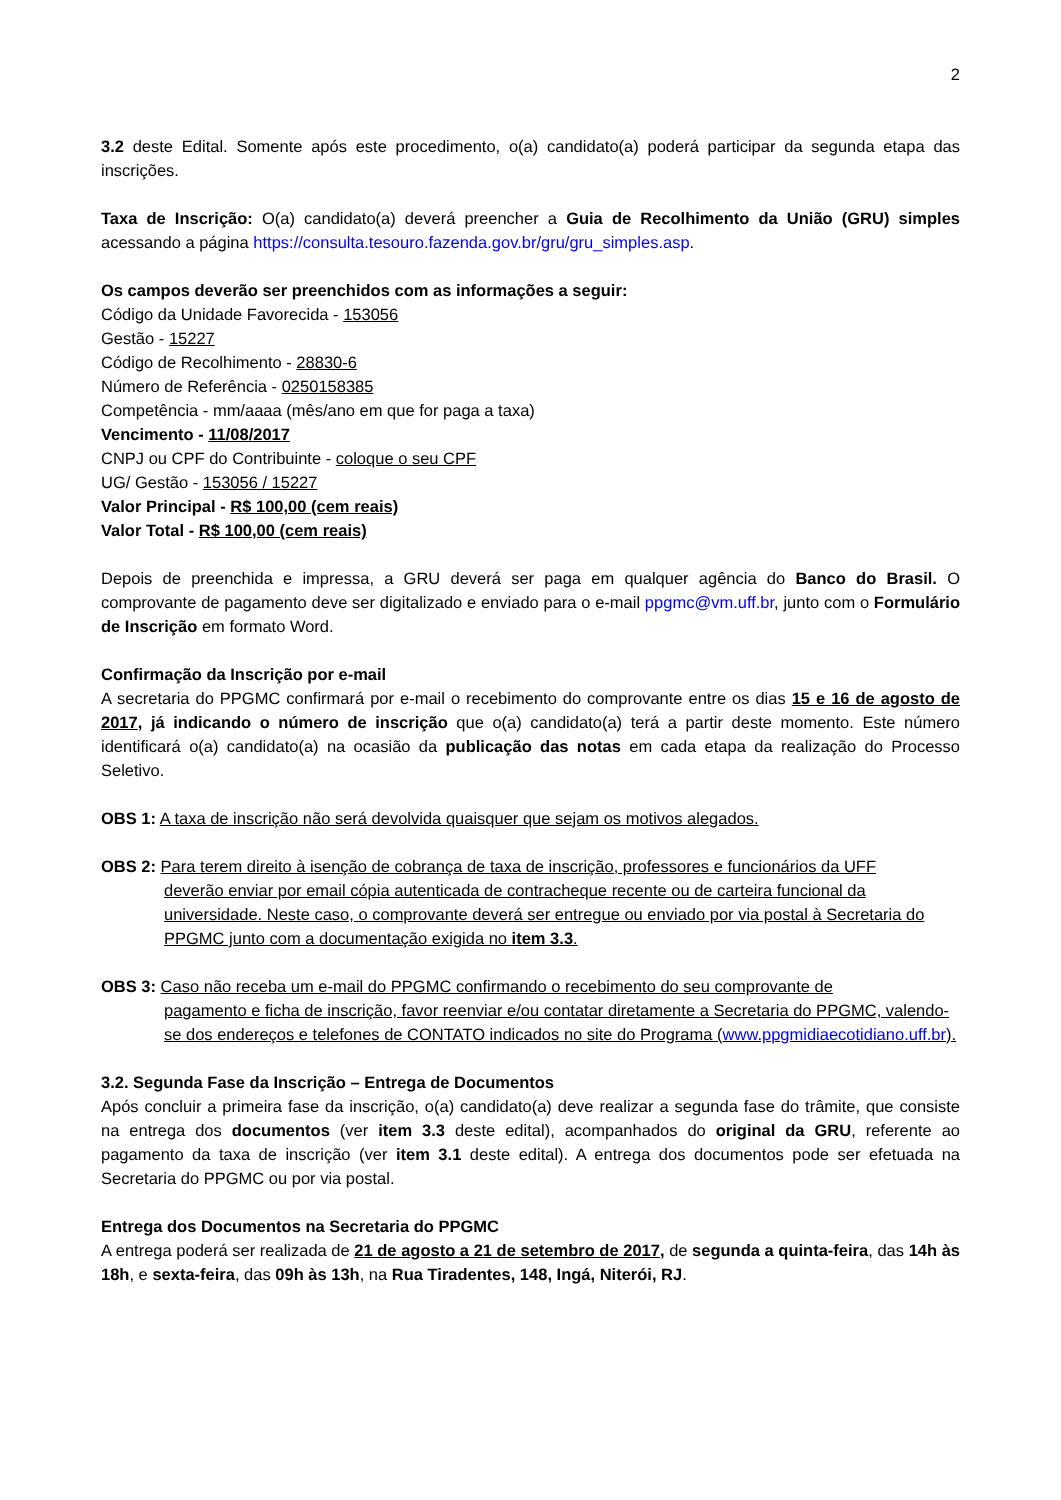2
3.2 deste Edital. Somente após este procedimento, o(a) candidato(a) poderá participar da segunda etapa das inscrições.
Taxa de Inscrição: O(a) candidato(a) deverá preencher a Guia de Recolhimento da União (GRU) simples acessando a página https://consulta.tesouro.fazenda.gov.br/gru/gru_simples.asp.
Os campos deverão ser preenchidos com as informações a seguir:
Código da Unidade Favorecida - 153056
Gestão - 15227
Código de Recolhimento - 28830-6
Número de Referência - 0250158385
Competência - mm/aaaa (mês/ano em que for paga a taxa)
Vencimento - 11/08/2017
CNPJ ou CPF do Contribuinte - coloque o seu CPF
UG/ Gestão - 153056 / 15227
Valor Principal - R$ 100,00 (cem reais)
Valor Total - R$ 100,00 (cem reais)
Depois de preenchida e impressa, a GRU deverá ser paga em qualquer agência do Banco do Brasil. O comprovante de pagamento deve ser digitalizado e enviado para o e-mail ppgmc@vm.uff.br, junto com o Formulário de Inscrição em formato Word.
Confirmação da Inscrição por e-mail
A secretaria do PPGMC confirmará por e-mail o recebimento do comprovante entre os dias 15 e 16 de agosto de 2017, já indicando o número de inscrição que o(a) candidato(a) terá a partir deste momento. Este número identificará o(a) candidato(a) na ocasião da publicação das notas em cada etapa da realização do Processo Seletivo.
OBS 1: A taxa de inscrição não será devolvida quaisquer que sejam os motivos alegados.
OBS 2: Para terem direito à isenção de cobrança de taxa de inscrição, professores e funcionários da UFF
deverão enviar por email cópia autenticada de contracheque recente ou de carteira funcional da universidade. Neste caso, o comprovante deverá ser entregue ou enviado por via postal à Secretaria do PPGMC junto com a documentação exigida no item 3.3.
OBS 3: Caso não receba um e-mail do PPGMC confirmando o recebimento do seu comprovante de
pagamento e ficha de inscrição, favor reenviar e/ou contatar diretamente a Secretaria do PPGMC, valendo-se dos endereços e telefones de CONTATO indicados no site do Programa (www.ppgmidiaecotidiano.uff.br).
3.2. Segunda Fase da Inscrição – Entrega de Documentos
Após concluir a primeira fase da inscrição, o(a) candidato(a) deve realizar a segunda fase do trâmite, que consiste na entrega dos documentos (ver item 3.3 deste edital), acompanhados do original da GRU, referente ao pagamento da taxa de inscrição (ver item 3.1 deste edital). A entrega dos documentos pode ser efetuada na Secretaria do PPGMC ou por via postal.
Entrega dos Documentos na Secretaria do PPGMC
A entrega poderá ser realizada de 21 de agosto a 21 de setembro de 2017, de segunda a quinta-feira, das 14h às 18h, e sexta-feira, das 09h às 13h, na Rua Tiradentes, 148, Ingá, Niterói, RJ.